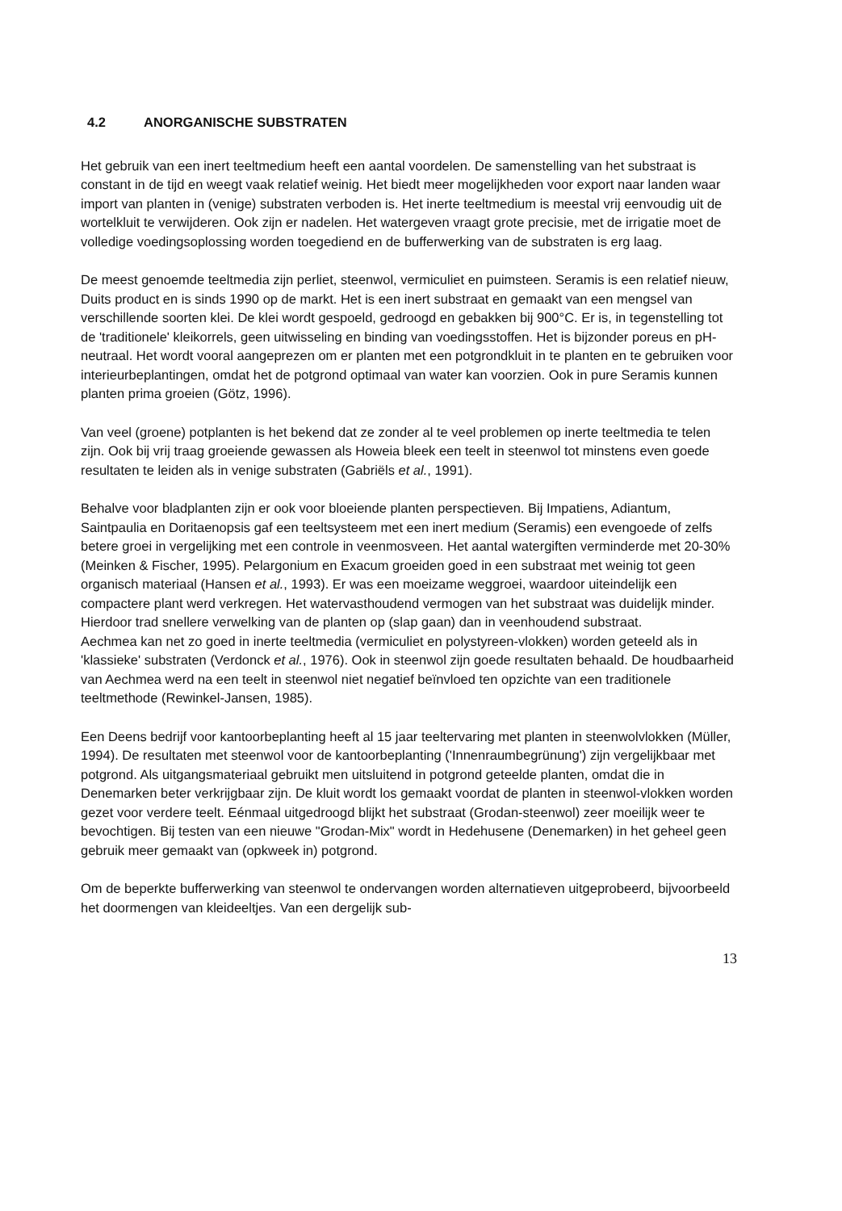4.2 ANORGANISCHE SUBSTRATEN
Het gebruik van een inert teeltmedium heeft een aantal voordelen. De samenstelling van het substraat is constant in de tijd en weegt vaak relatief weinig. Het biedt meer mogelijkheden voor export naar landen waar import van planten in (venige) substraten verboden is. Het inerte teeltmedium is meestal vrij eenvoudig uit de wortelkluit te verwijderen. Ook zijn er nadelen. Het watergeven vraagt grote precisie, met de irrigatie moet de volledige voedingsoplossing worden toegediend en de bufferwerking van de substraten is erg laag.
De meest genoemde teeltmedia zijn perliet, steenwol, vermiculiet en puimsteen. Seramis is een relatief nieuw, Duits product en is sinds 1990 op de markt. Het is een inert substraat en gemaakt van een mengsel van verschillende soorten klei. De klei wordt gespoeld, gedroogd en gebakken bij 900°C. Er is, in tegenstelling tot de 'traditionele' kleikorrels, geen uitwisseling en binding van voedingsstoffen. Het is bijzonder poreus en pH-neutraal. Het wordt vooral aangeprezen om er planten met een potgrondkluit in te planten en te gebruiken voor interieurbeplantingen, omdat het de potgrond optimaal van water kan voorzien. Ook in pure Seramis kunnen planten prima groeien (Götz, 1996).
Van veel (groene) potplanten is het bekend dat ze zonder al te veel problemen op inerte teeltmedia te telen zijn. Ook bij vrij traag groeiende gewassen als Howeia bleek een teelt in steenwol tot minstens even goede resultaten te leiden als in venige substraten (Gabriëls et al., 1991).
Behalve voor bladplanten zijn er ook voor bloeiende planten perspectieven. Bij Impatiens, Adiantum, Saintpaulia en Doritaenopsis gaf een teeltsysteem met een inert medium (Seramis) een evengoede of zelfs betere groei in vergelijking met een controle in veenmosveen. Het aantal watergiften verminderde met 20-30% (Meinken & Fischer, 1995). Pelargonium en Exacum groeiden goed in een substraat met weinig tot geen organisch materiaal (Hansen et al., 1993). Er was een moeizame weggroei, waardoor uiteindelijk een compactere plant werd verkregen. Het watervasthoudend vermogen van het substraat was duidelijk minder. Hierdoor trad snellere verwelking van de planten op (slap gaan) dan in veenhoudend substraat.
Aechmea kan net zo goed in inerte teeltmedia (vermiculiet en polystyreen-vlokken) worden geteeld als in 'klassieke' substraten (Verdonck et al., 1976). Ook in steenwol zijn goede resultaten behaald. De houdbaarheid van Aechmea werd na een teelt in steenwol niet negatief beïnvloed ten opzichte van een traditionele teeltmethode (Rewinkel-Jansen, 1985).
Een Deens bedrijf voor kantoorbeplanting heeft al 15 jaar teeltervaring met planten in steenwolvlokken (Müller, 1994). De resultaten met steenwol voor de kantoorbeplanting ('Innenraumbegrünung') zijn vergelijkbaar met potgrond. Als uitgangsmateriaal gebruikt men uitsluitend in potgrond geteelde planten, omdat die in Denemarken beter verkrijgbaar zijn. De kluit wordt los gemaakt voordat de planten in steenwol-vlokken worden gezet voor verdere teelt. Eénmaal uitgedroogd blijkt het substraat (Grodan-steenwol) zeer moeilijk weer te bevochtigen. Bij testen van een nieuwe "Grodan-Mix" wordt in Hedehusene (Denemarken) in het geheel geen gebruik meer gemaakt van (opkweek in) potgrond.
Om de beperkte bufferwerking van steenwol te ondervangen worden alternatieven uitgeprobeerd, bijvoorbeeld het doormengen van kleideeltjes. Van een dergelijk sub-
13